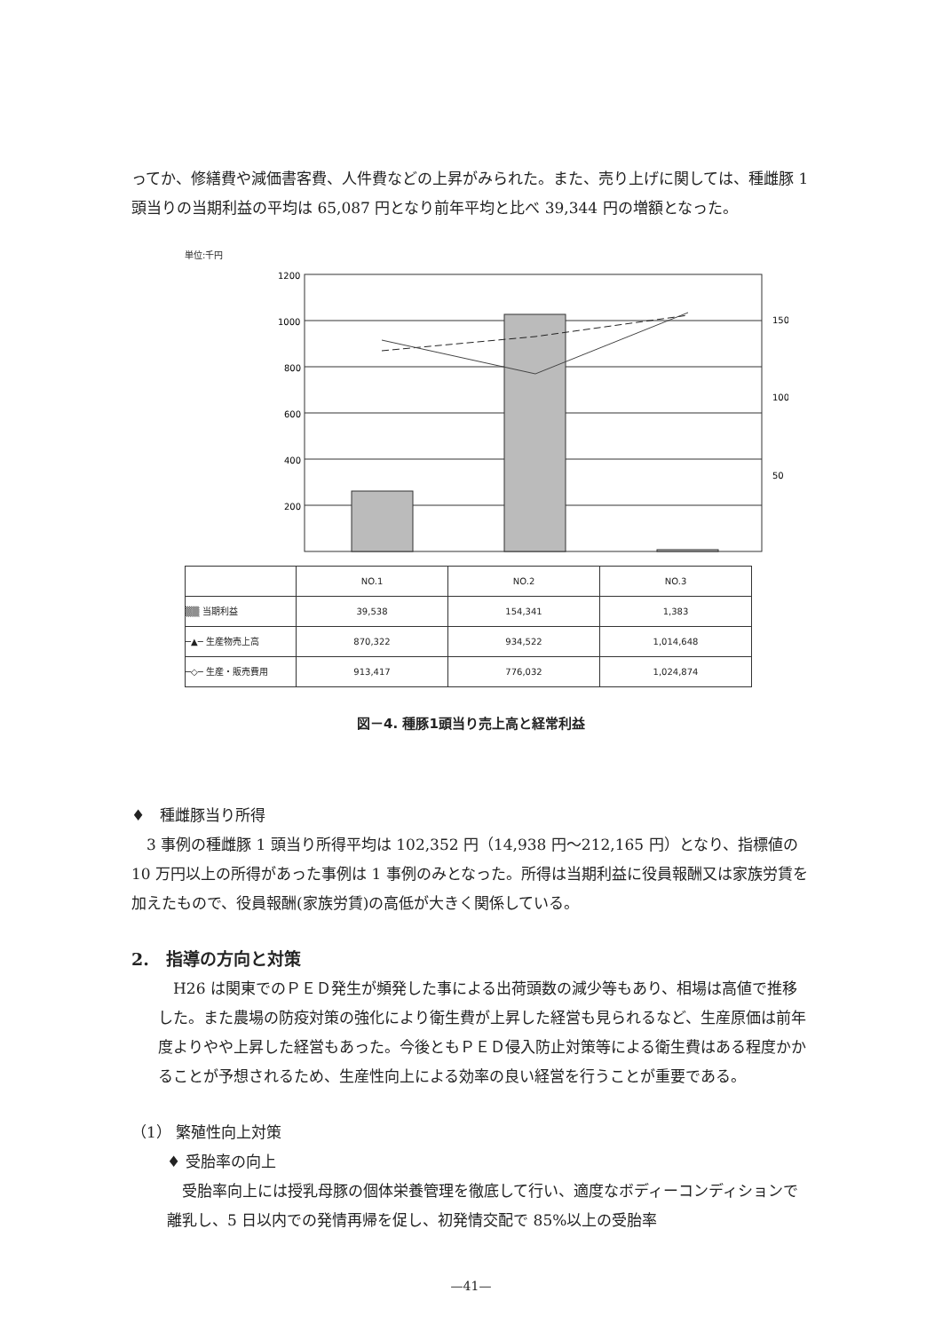ってか、修繕費や減価書客費、人件費などの上昇がみられた。また、売り上げに関しては、種雌豚 1 頭当りの当期利益の平均は 65,087 円となり前年平均と比べ 39,344 円の増額となった。
単位:千円
1200
1000
800
600
400
200
150
100
50
| | NO.1 | NO.2 | NO.3 |
| ▒▒ 当期利益 | 39,538 | 154,341 | 1,383 |
| ─▲─ 生産物売上高 | 870,322 | 934,522 | 1,014,648 |
| ─◇─ 生産・販売費用 | 913,417 | 776,032 | 1,024,874 |
図－4. 種豚1頭当り売上高と経常利益
♦　種雌豚当り所得
3 事例の種雌豚 1 頭当り所得平均は 102,352 円（14,938 円～212,165 円）となり、指標値の 10 万円以上の所得があった事例は 1 事例のみとなった。所得は当期利益に役員報酬又は家族労賃を加えたもので、役員報酬(家族労賃)の高低が大きく関係している。
2.　指導の方向と対策
H26 は関東でのＰＥＤ発生が頻発した事による出荷頭数の減少等もあり、相場は高値で推移した。また農場の防疫対策の強化により衛生費が上昇した経営も見られるなど、生産原価は前年度よりやや上昇した経営もあった。今後ともＰＥＤ侵入防止対策等による衛生費はある程度かかることが予想されるため、生産性向上による効率の良い経営を行うことが重要である。
（1） 繁殖性向上対策
♦ 受胎率の向上
受胎率向上には授乳母豚の個体栄養管理を徹底して行い、適度なボディーコンディションで離乳し、5 日以内での発情再帰を促し、初発情交配で 85%以上の受胎率
—41—